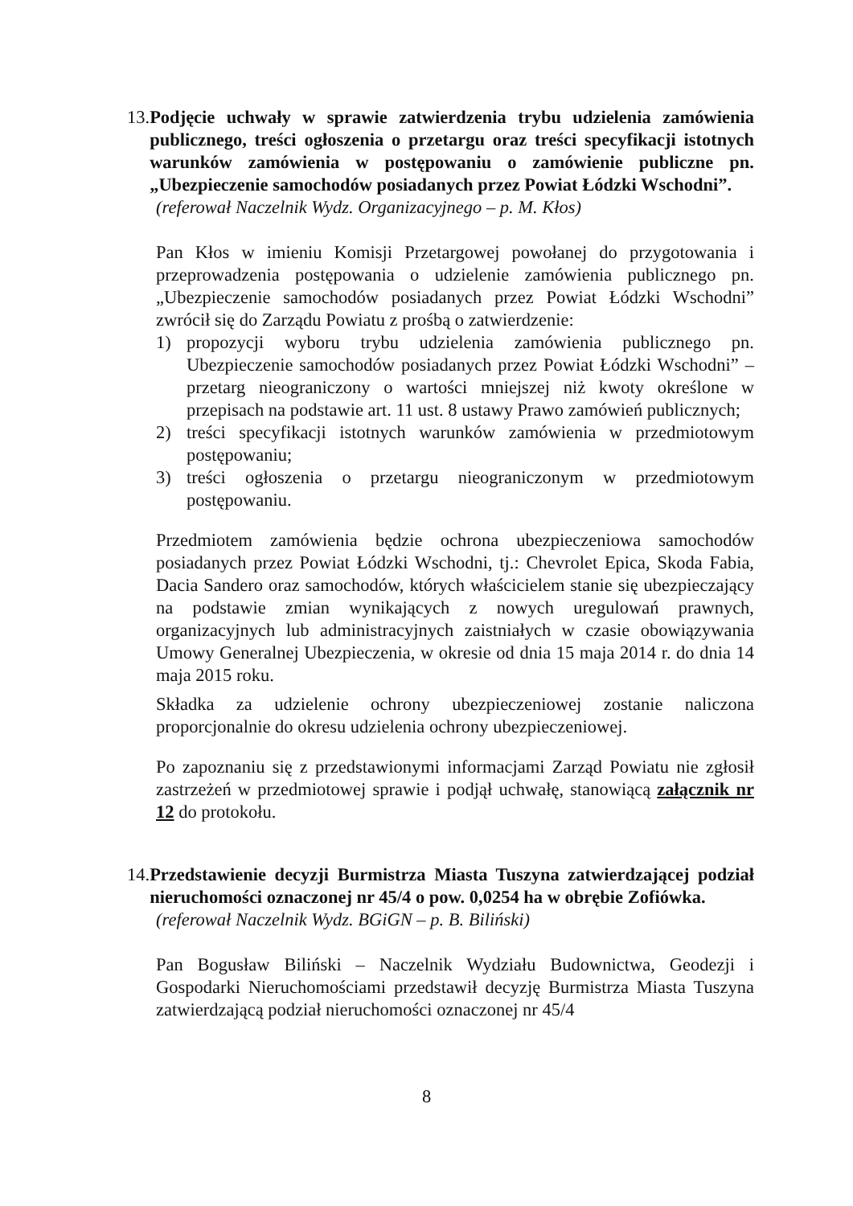13. Podjęcie uchwały w sprawie zatwierdzenia trybu udzielenia zamówienia publicznego, treści ogłoszenia o przetargu oraz treści specyfikacji istotnych warunków zamówienia w postępowaniu o zamówienie publiczne pn. „Ubezpieczenie samochodów posiadanych przez Powiat Łódzki Wschodni”.
(referował Naczelnik Wydz. Organizacyjnego – p. M. Kłos)
Pan Kłos w imieniu Komisji Przetargowej powołanej do przygotowania i przeprowadzenia postępowania o udzielenie zamówienia publicznego pn. „Ubezpieczenie samochodów posiadanych przez Powiat Łódzki Wschodni” zwrócił się do Zarządu Powiatu z prośbą o zatwierdzenie:
1) propozycji wyboru trybu udzielenia zamówienia publicznego pn. Ubezpieczenie samochodów posiadanych przez Powiat Łódzki Wschodni” – przetarg nieograniczony o wartości mniejszej niż kwoty określone w przepisach na podstawie art. 11 ust. 8 ustawy Prawo zamówień publicznych;
2) treści specyfikacji istotnych warunków zamówienia w przedmiotowym postępowaniu;
3) treści ogłoszenia o przetargu nieograniczonym w przedmiotowym postępowaniu.
Przedmiotem zamówienia będzie ochrona ubezpieczeniowa samochodów posiadanych przez Powiat Łódzki Wschodni, tj.: Chevrolet Epica, Skoda Fabia, Dacia Sandero oraz samochodów, których właścicielem stanie się ubezpieczający na podstawie zmian wynikających z nowych uregulowań prawnych, organizacyjnych lub administracyjnych zaistniałych w czasie obowiązywania Umowy Generalnej Ubezpieczenia, w okresie od dnia 15 maja 2014 r. do dnia 14 maja 2015 roku.
Składka za udzielenie ochrony ubezpieczeniowej zostanie naliczona proporcjonalnie do okresu udzielenia ochrony ubezpieczeniowej.
Po zapoznaniu się z przedstawionymi informacjami Zarząd Powiatu nie zgłosił zastrzeżeń w przedmiotowej sprawie i podjął uchwałę, stanowiącą załącznik nr 12 do protokołu.
14. Przedstawienie decyzji Burmistrza Miasta Tuszyna zatwierdzającej podział nieruchomości oznaczonej nr 45/4 o pow. 0,0254 ha w obrębie Zofiówka.
(referował Naczelnik Wydz. BGiGN – p. B. Biliński)
Pan Bogusław Biliński – Naczelnik Wydziału Budownictwa, Geodezji i Gospodarki Nieruchomościami przedstawił decyzję Burmistrza Miasta Tuszyna zatwierdzającą podział nieruchomości oznaczonej nr 45/4
8